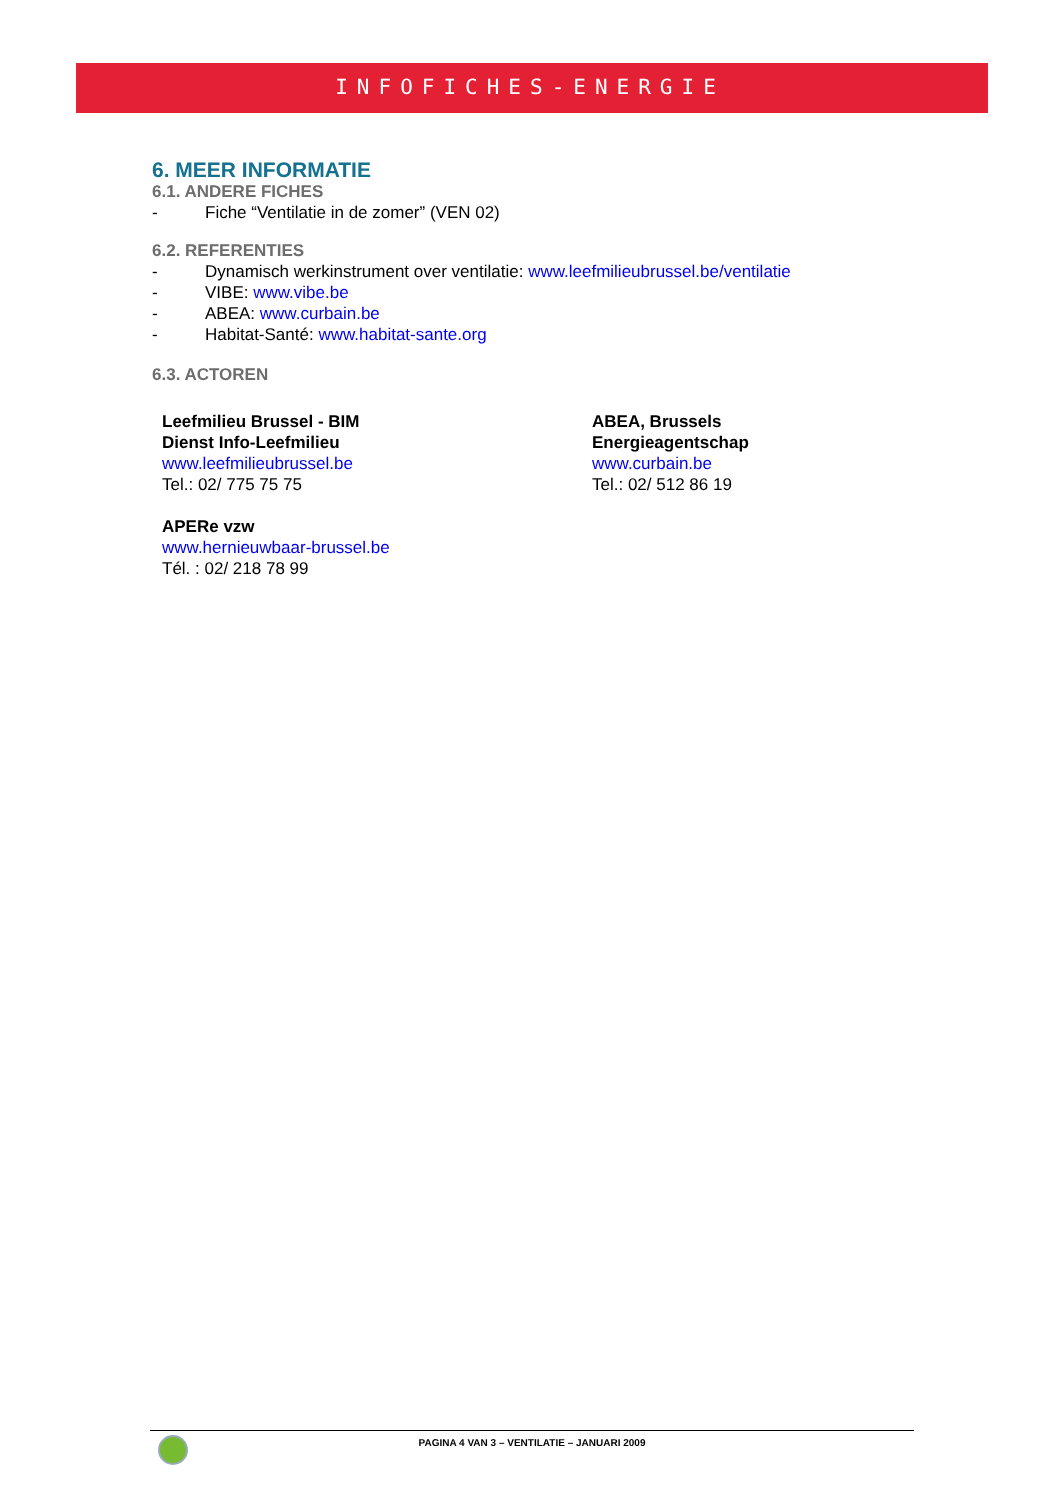INFOFICHES-ENERGIE
6. MEER INFORMATIE
6.1. ANDERE FICHES
- Fiche “Ventilatie in de zomer” (VEN 02)
6.2. REFERENTIES
- Dynamisch werkinstrument over ventilatie: www.leefmilieubrussel.be/ventilatie
- VIBE: www.vibe.be
- ABEA: www.curbain.be
- Habitat-Santé: www.habitat-sante.org
6.3. ACTOREN
Leefmilieu Brussel - BIM
Dienst Info-Leefmilieu
www.leefmilieubrussel.be
Tel.: 02/ 775 75 75
APERe vzw
www.hernieuwbaar-brussel.be
Tél. : 02/ 218 78 99
ABEA, Brussels
Energieagentschap
www.curbain.be
Tel.: 02/ 512 86 19
PAGINA 4 VAN 3 – VENTILATIE – JANUARI 2009